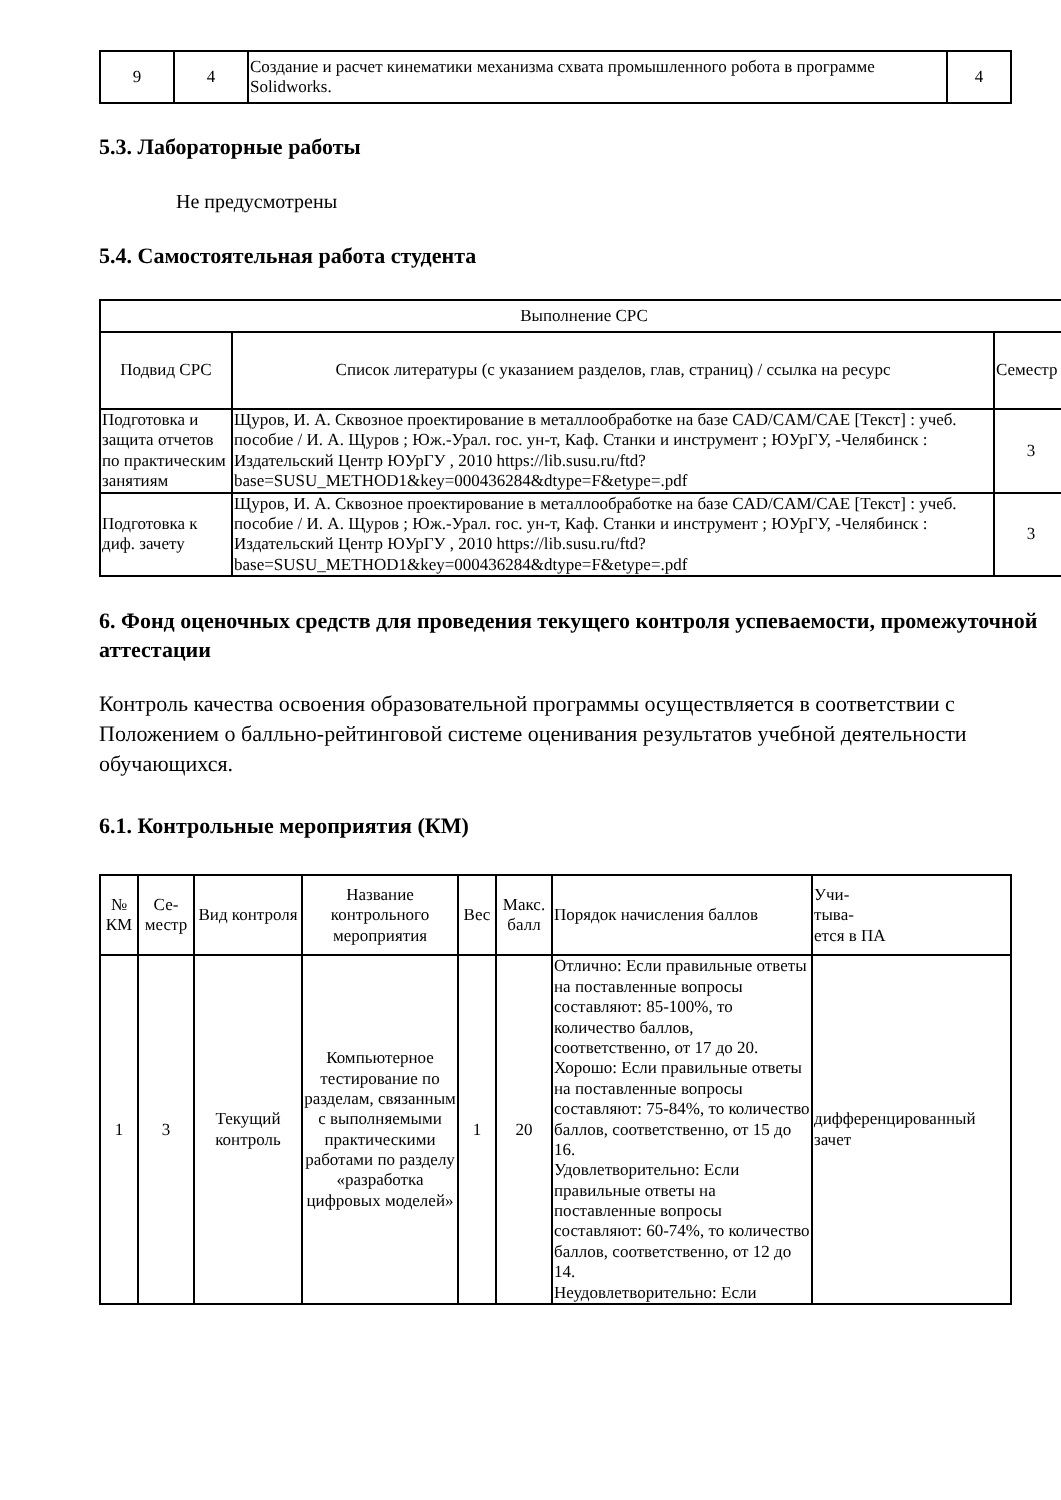| 9 | 4 | Создание и расчет кинематики механизма схвата промышленного робота в программе Solidworks. | 4 |
5.3. Лабораторные работы
Не предусмотрены
5.4. Самостоятельная работа студента
| Выполнение СРС | | |
| Подвид СРС | Список литературы (с указанием разделов, глав, страниц) / ссылка на ресурс | Семестр |
| Подготовка и защита отчетов по практическим занятиям | Щуров, И. А. Сквозное проектирование в металлообработке на базе CAD/CAM/CAE [Текст] : учеб. пособие / И. А. Щуров ; Юж.-Урал. гос. ун-т, Каф. Станки и инструмент ; ЮУрГУ, -Челябинск : Издательский Центр ЮУрГУ , 2010 https://lib.susu.ru/ftd?base=SUSU_METHOD1&key=000436284&dtype=F&etype=.pdf | 3 |
| Подготовка к диф. зачету | Щуров, И. А. Сквозное проектирование в металлообработке на базе CAD/CAM/CAE [Текст] : учеб. пособие / И. А. Щуров ; Юж.-Урал. гос. ун-т, Каф. Станки и инструмент ; ЮУрГУ, -Челябинск : Издательский Центр ЮУрГУ , 2010 https://lib.susu.ru/ftd?base=SUSU_METHOD1&key=000436284&dtype=F&etype=.pdf | 3 |
6. Фонд оценочных средств для проведения текущего контроля успеваемости, промежуточной аттестации
Контроль качества освоения образовательной программы осуществляется в соответствии с Положением о балльно-рейтинговой системе оценивания результатов учебной деятельности обучающихся.
6.1. Контрольные мероприятия (КМ)
| № КМ | Се-местр | Вид контроля | Название контрольного мероприятия | Вес | Макс. балл | Порядок начисления баллов | Учи- тыва- ется в ПА |
| 1 | 3 | Текущий контроль | Компьютерное тестирование по разделам, связанным с выполняемыми практическими работами по разделу «разработка цифровых моделей» | 1 | 20 | Отлично: Если правильные ответы на поставленные вопросы составляют: 85-100%, то количество баллов, соответственно, от 17 до 20. Хорошо: Если правильные ответы на поставленные вопросы составляют: 75-84%, то количество баллов, соответственно, от 15 до 16. Удовлетворительно: Если правильные ответы на поставленные вопросы составляют: 60-74%, то количество баллов, соответственно, от 12 до 14. Неудовлетворительно: Если | дифференцированный зачет |